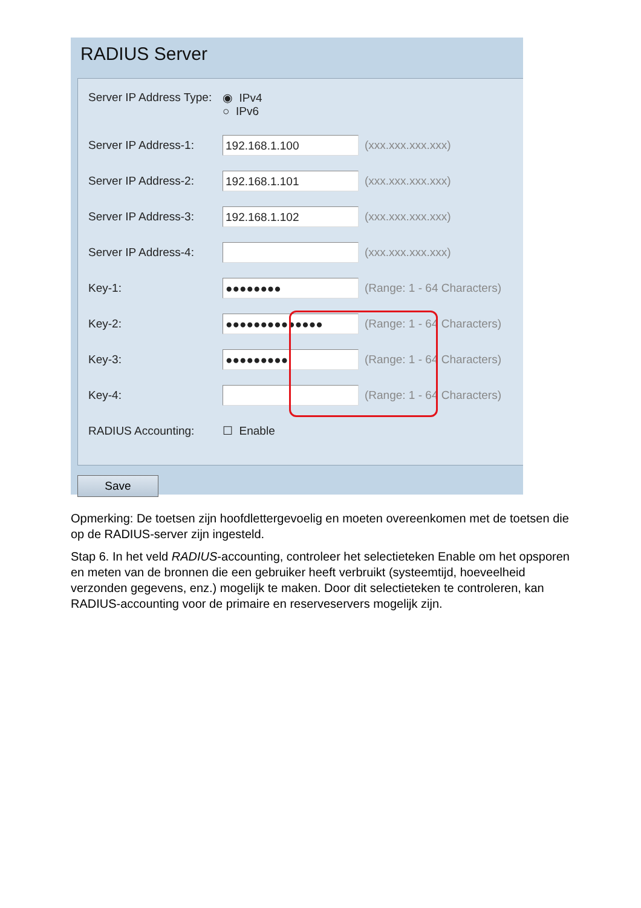RADIUS Server
Server IP Address Type:
◉ IPv4
○ IPv6
Server IP Address-1:
192.168.1.100
(xxx.xxx.xxx.xxx)
Server IP Address-2:
192.168.1.101
(xxx.xxx.xxx.xxx)
Server IP Address-3:
192.168.1.102
(xxx.xxx.xxx.xxx)
Server IP Address-4:
(xxx.xxx.xxx.xxx)
Key-1:
●●●●●●●●
(Range: 1 - 64 Characters)
Key-2:
●●●●●●●●●●●●●●
(Range: 1 - 64 Characters)
Key-3:
●●●●●●●●●
(Range: 1 - 64 Characters)
Key-4: (Range: 1 - 64 Characters)
RADIUS Accounting: ☐ Enable
Save
Opmerking: De toetsen zijn hoofdlettergevoelig en moeten overeenkomen met de toetsen die op de RADIUS-server zijn ingesteld.
Stap 6. In het veld RADIUS-accounting, controleer het selectieteken Enable om het opsporen en meten van de bronnen die een gebruiker heeft verbruikt (systeemtijd, hoeveelheid verzonden gegevens, enz.) mogelijk te maken. Door dit selectieteken te controleren, kan RADIUS-accounting voor de primaire en reserveservers mogelijk zijn.